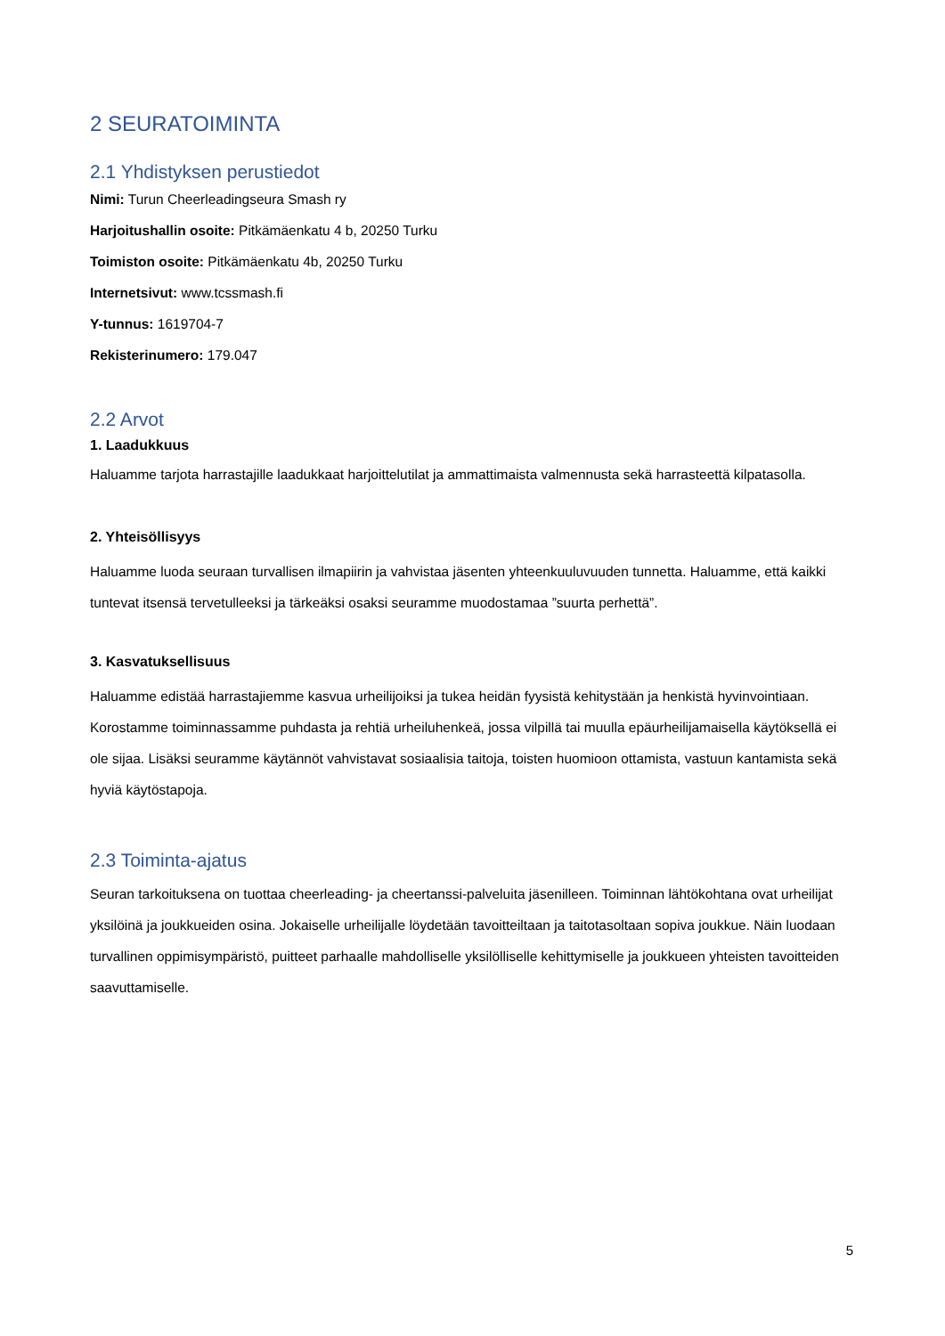2 SEURATOIMINTA
2.1 Yhdistyksen perustiedot
Nimi: Turun Cheerleadingseura Smash ry
Harjoitushallin osoite: Pitkämäenkatu 4 b, 20250 Turku
Toimiston osoite: Pitkämäenkatu 4b, 20250 Turku
Internetsivut: www.tcssmash.fi
Y-tunnus: 1619704-7
Rekisterinumero: 179.047
2.2 Arvot
1. Laadukkuus
Haluamme tarjota harrastajille laadukkaat harjoittelutilat ja ammattimaista valmennusta sekä harrasteettä kilpatasolla.
2. Yhteisöllisyys
Haluamme luoda seuraan turvallisen ilmapiirin ja vahvistaa jäsenten yhteenkuuluvuuden tunnetta. Haluamme, että kaikki tuntevat itsensä tervetulleeksi ja tärkeäksi osaksi seuramme muodostamaa ”suurta perhettä”.
3. Kasvatuksellisuus
Haluamme edistää harrastajiemme kasvua urheilijoiksi ja tukea heidän fyysistä kehitystään ja henkistä hyvinvointiaan. Korostamme toiminnassamme puhdasta ja rehtiä urheiluhenkeä, jossa vilpillä tai muulla epäurheilijamaisella käytöksellä ei ole sijaa. Lisäksi seuramme käytännöt vahvistavat sosiaalisia taitoja, toisten huomioon ottamista, vastuun kantamista sekä hyviä käytöstapoja.
2.3 Toiminta-ajatus
Seuran tarkoituksena on tuottaa cheerleading- ja cheertanssi-palveluita jäsenilleen. Toiminnan lähtökohtana ovat urheilijat yksilöinä ja joukkueiden osina. Jokaiselle urheilijalle löydetään tavoitteiltaan ja taitotasoltaan sopiva joukkue. Näin luodaan turvallinen oppimisympäristö, puitteet parhaalle mahdolliselle yksilölliselle kehittymiselle ja joukkueen yhteisten tavoitteiden saavuttamiselle.
5